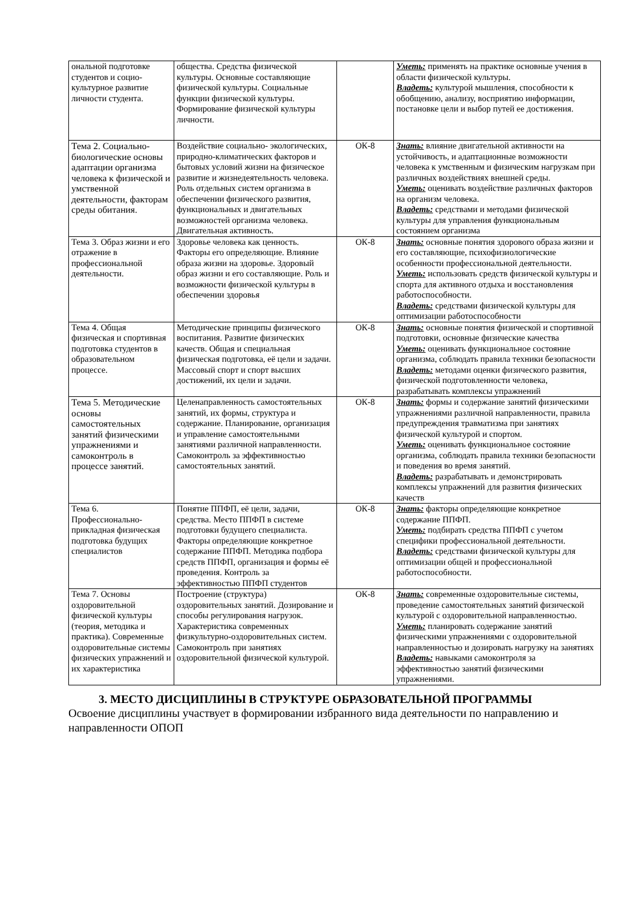| ональной подготовке студентов и социо-культурное развитие личности студента. | общества. Средства физической культуры. Основные составляющие физической культуры. Социальные функции физической культуры. Формирование физической культуры личности. | | Уметь: применять на практике основные учения в области физической культуры. Владеть: культурой мышления, способности к обобщению, анализу, восприятию информации, постановке цели и выбор путей ее достижения. |
| Тема 2. Социально-биологические основы адаптации организма человека к физической и умственной деятельности, факторам среды обитания. | Воздействие социально- экологических, природно-климатических факторов и бытовых условий жизни на физическое развитие и жизнедеятельность человека. Роль отдельных систем организма в обеспечении физического развития, функциональных и двигательных возможностей организма человека. Двигательная активность. | ОК-8 | Знать: влияние двигательной активности на устойчивость, и адаптационные возможности человека к умственным и физическим нагрузкам при различных воздействиях внешней среды. Уметь: оценивать воздействие различных факторов на организм человека. Владеть: средствами и методами физической культуры для управления функциональным состоянием организма |
| Тема 3. Образ жизни и его отражение в профессиональной деятельности. | Здоровье человека как ценность. Факторы его определяющие. Влияние образа жизни на здоровье. Здоровый образ жизни и его составляющие. Роль и возможности физической культуры в обеспечении здоровья | ОК-8 | Знать: основные понятия здорового образа жизни и его составляющие, психофизиологические особенности профессиональной деятельности. Уметь: использовать средств физической культуры и спорта для активного отдыха и восстановления работоспособности. Владеть: средствами физической культуры для оптимизации работоспособности |
| Тема 4. Общая физическая и спортивная подготовка студентов в образовательном процессе. | Методические принципы физического воспитания. Развитие физических качеств. Общая и специальная физическая подготовка, её цели и задачи. Массовый спорт и спорт высших достижений, их цели и задачи. | ОК-8 | Знать: основные понятия физической и спортивной подготовки, основные физические качества Уметь: оценивать функциональное состояние организма, соблюдать правила техники безопасности Владеть: методами оценки физического развития, физической подготовленности человека, разрабатывать комплексы упражнений |
| Тема 5. Методические основы самостоятельных занятий физическими упражнениями и самоконтроль в процессе занятий. | Целенаправленность самостоятельных занятий, их формы, структура и содержание. Планирование, организация и управление самостоятельными занятиями различной направленности. Самоконтроль за эффективностью самостоятельных занятий. | ОК-8 | Знать: формы и содержание занятий физическими упражнениями различной направленности, правила предупреждения травматизма при занятиях физической культурой и спортом. Уметь: оценивать функциональное состояние организма, соблюдать правила техники безопасности и поведения во время занятий. Владеть: разрабатывать и демонстрировать комплексы упражнений для развития физических качеств |
| Тема 6. Профессионально-прикладная физическая подготовка будущих специалистов | Понятие ППФП, её цели, задачи, средства. Место ППФП в системе подготовки будущего специалиста. Факторы определяющие конкретное содержание ППФП. Методика подбора средств ППФП, организация и формы её проведения. Контроль за эффективностью ППФП студентов | ОК-8 | Знать: факторы определяющие конкретное содержание ППФП. Уметь: подбирать средства ППФП с учетом специфики профессиональной деятельности. Владеть: средствами физической культуры для оптимизации общей и профессиональной работоспособности. |
| Тема 7. Основы оздоровительной физической культуры (теория, методика и практика). Современные оздоровительные системы физических упражнений и их характеристика | Построение (структура) оздоровительных занятий. Дозирование и способы регулирования нагрузок. Характеристика современных физкультурно-оздоровительных систем. Самоконтроль при занятиях оздоровительной физической культурой. | ОК-8 | Знать: современные оздоровительные системы, проведение самостоятельных занятий физической культурой с оздоровительной направленностью. Уметь: планировать содержание занятий физическими упражнениями с оздоровительной направленностью и дозировать нагрузку на занятиях Владеть: навыками самоконтроля за эффективностью занятий физическими упражнениями. |
3. МЕСТО ДИСЦИПЛИНЫ В СТРУКТУРЕ ОБРАЗОВАТЕЛЬНОЙ ПРОГРАММЫ
Освоение дисциплины участвует в формировании избранного вида деятельности по направлению и направленности ОПОП